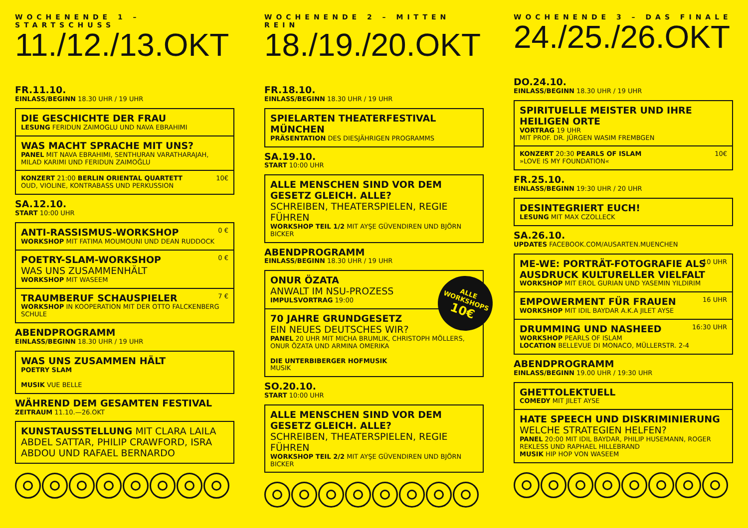WOCHENENDE 1 – STARTSCHUSS
11./12./13.OKT
FR.11.10.
EINLASS/BEGINN 18.30 UHR / 19 UHR
DIE GESCHICHTE DER FRAU
LESUNG FERIDUN ZAIMOGLU UND NAVA EBRAHIMI
WAS MACHT SPRACHE MIT UNS?
PANEL MIT NAVA EBRAHIMI, SENTHURAN VARATHARAJAH, MILAD KARIMI UND FERIDUN ZAIMOĞLU
KONZERT 21:00 BERLIN ORIENTAL QUARTETT 10€
OUD, VIOLINE, KONTRABASS UND PERKUSSION
SA.12.10.
START 10:00 UHR
ANTI-RASSISMUS-WORKSHOP
0 €
WORKSHOP MIT FATIMA MOUMOUNI UND DEAN RUDDOCK
POETRY-SLAM-WORKSHOP
0 €
WAS UNS ZUSAMMENHÄLT
WORKSHOP MIT WASEEM
TRAUMBERUF SCHAUSPIELER
7 €
WORKSHOP IN KOOPERATION MIT DER OTTO FALCKENBERG SCHULE
ABENDPROGRAMM
EINLASS/BEGINN 18.30 UHR / 19 UHR
WAS UNS ZUSAMMEN HÄLT
POETRY SLAM
MUSIK VUE BELLE
WÄHREND DEM GESAMTEN FESTIVAL
ZEITRAUM 11.10.—26.OKT
KUNSTAUSSTELLUNG MIT CLARA LAILA ABDEL SATTAR, PHILIP CRAWFORD, ISRA ABDOU UND RAFAEL BERNARDO
WOCHENENDE 2 – MITTEN REIN
18./19./20.OKT
FR.18.10.
EINLASS/BEGINN 18.30 UHR / 19 UHR
SPIELARTEN THEATERFESTIVAL MÜNCHEN
PRÄSENTATION DES DIESJÄHRIGEN PROGRAMMS
SA.19.10.
START 10:00 UHR
ALLE MENSCHEN SIND VOR DEM GESETZ GLEICH. ALLE?
SCHREIBEN, THEATERSPIELEN, REGIE FÜHREN
WORKSHOP TEIL 1/2 MIT AYŞE GÜVENDIREN UND BJÖRN BICKER
ABENDPROGRAMM
EINLASS/BEGINN 18.30 UHR / 19 UHR
ONUR ÖZATA
ANWALT IM NSU-PROZESS
IMPULSVORTRAG 19:00
70 JAHRE GRUNDGESETZ
EIN NEUES DEUTSCHES WIR?
PANEL 20 UHR MIT MICHA BRUMLIK, CHRISTOPH MÖLLERS, ONUR ÖZATA UND ARMINA OMERIKA
DIE UNTERBIBERGER HOFMUSIK
MUSIK
ALLE
WORKSHOPS
10€
SO.20.10.
START 10:00 UHR
ALLE MENSCHEN SIND VOR DEM GESETZ GLEICH. ALLE?
SCHREIBEN, THEATERSPIELEN, REGIE FÜHREN
WORKSHOP TEIL 2/2 MIT AYŞE GÜVENDIREN UND BJÖRN BICKER
WOCHENENDE 3 – DAS FINALE
24./25./26.OKT
DO.24.10.
EINLASS/BEGINN 18.30 UHR / 19 UHR
SPIRITUELLE MEISTER UND IHRE HEILIGEN ORTE
VORTRAG 19 UHR
MIT PROF. DR. JÜRGEN WASIM FREMBGEN
KONZERT 20:30 PEARLS OF ISLAM 10€
»LOVE IS MY FOUNDATION«
FR.25.10.
EINLASS/BEGINN 19:30 UHR / 20 UHR
DESINTEGRIERT EUCH!
LESUNG MIT MAX CZOLLECK
SA.26.10.
UPDATES FACEBOOK.COM/AUSARTEN.MUENCHEN
10 UHR
ME-WE: PORTRÄT-FOTOGRAFIE ALS AUSDRUCK KULTURELLER VIELFALT
WORKSHOP MIT EROL GURIAN UND YASEMIN YILDIRIM
16 UHR
EMPOWERMENT FÜR FRAUEN
WORKSHOP MIT IDIL BAYDAR A.K.A JILET AYSE
16:30 UHR
DRUMMING UND NASHEED
WORKSHOP PEARLS OF ISLAM
LOCATION BELLEVUE DI MONACO, MÜLLERSTR. 2-4
ABENDPROGRAMM
EINLASS/BEGINN 19.00 UHR / 19:30 UHR
GHETTOLEKTUELL
COMEDY MIT JILET AYSE
HATE SPEECH UND DISKRIMINIERUNG
WELCHE STRATEGIEN HELFEN?
PANEL 20:00 MIT IDIL BAYDAR, PHILIP HUSEMANN, ROGER REKLESS UND RAPHAEL HILLEBRAND
MUSIK HIP HOP VON WASEEM